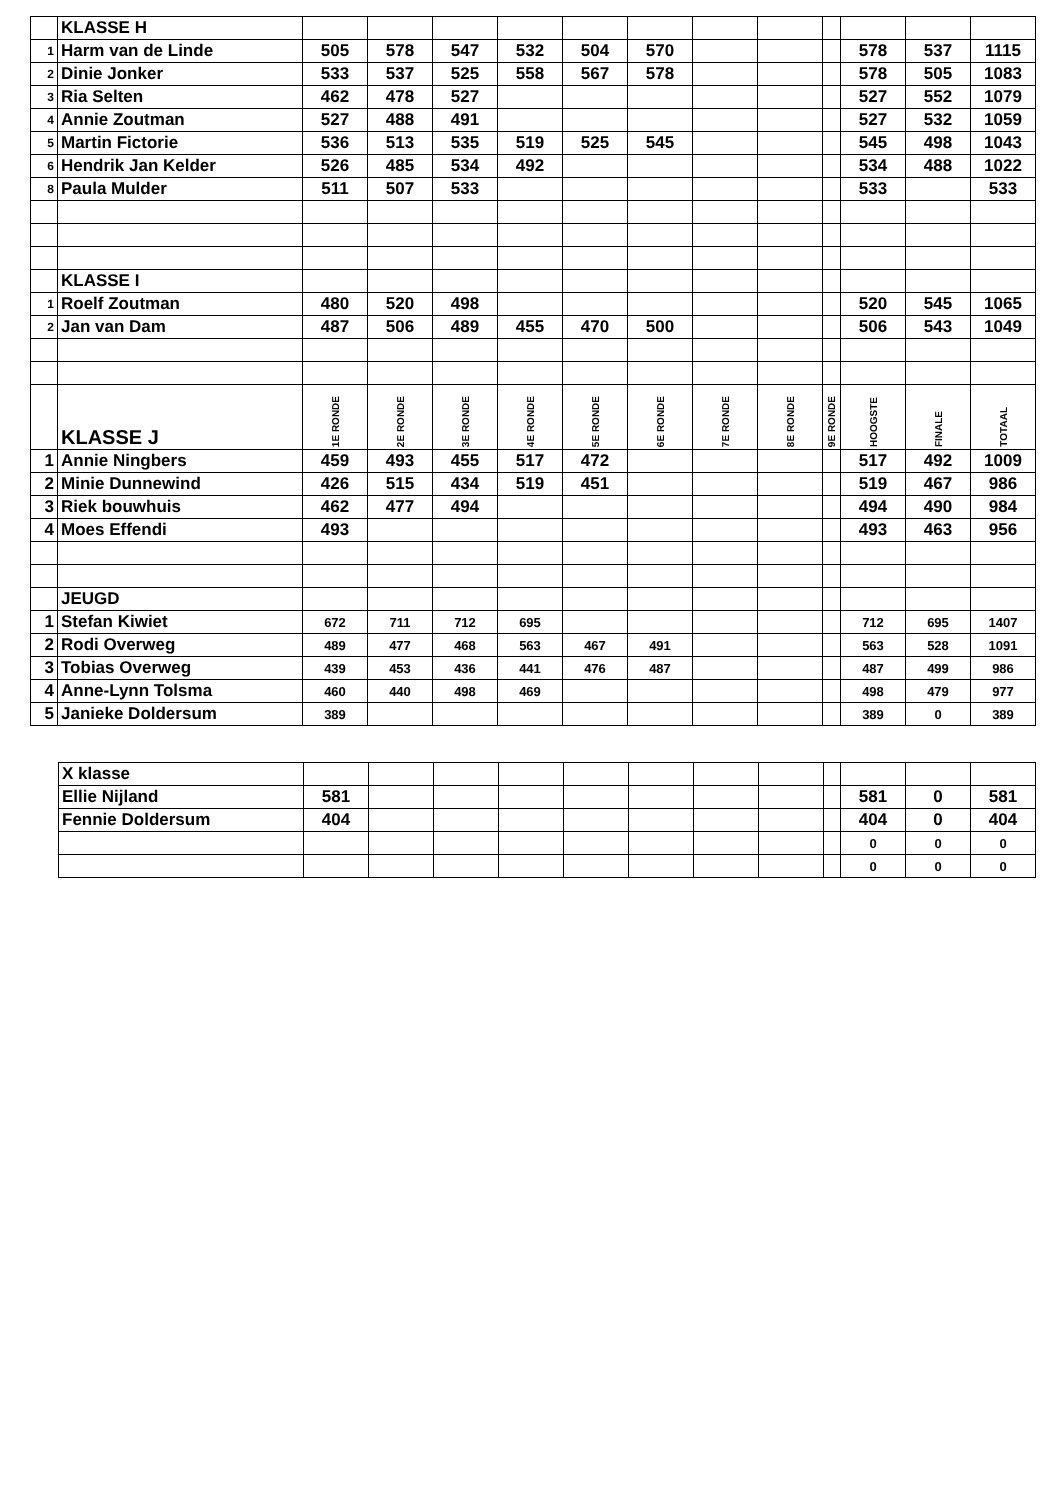| | KLASSE H | | | | | | | | | | | | |
| 1 | Harm van de Linde | 505 | 578 | 547 | 532 | 504 | 570 | | | | 578 | 537 | 1115 |
| 2 | Dinie Jonker | 533 | 537 | 525 | 558 | 567 | 578 | | | | 578 | 505 | 1083 |
| 3 | Ria Selten | 462 | 478 | 527 | | | | | | | 527 | 552 | 1079 |
| 4 | Annie Zoutman | 527 | 488 | 491 | | | | | | | 527 | 532 | 1059 |
| 5 | Martin Fictorie | 536 | 513 | 535 | 519 | 525 | 545 | | | | 545 | 498 | 1043 |
| 6 | Hendrik Jan Kelder | 526 | 485 | 534 | 492 | | | | | | 534 | 488 | 1022 |
| 8 | Paula Mulder | 511 | 507 | 533 | | | | | | | 533 | | 533 |
| | KLASSE I | | | | | | | | | | | | |
| 1 | Roelf Zoutman | 480 | 520 | 498 | | | | | | | 520 | 545 | 1065 |
| 2 | Jan van Dam | 487 | 506 | 489 | 455 | 470 | 500 | | | | 506 | 543 | 1049 |
| | KLASSE J | 1E RONDE | 2E RONDE | 3E RONDE | 4E RONDE | 5E RONDE | 6E RONDE | 7E RONDE | 8E RONDE | 9E RONDE | HOOGSTE | FINALE | TOTAAL |
| 1 | Annie Ningbers | 459 | 493 | 455 | 517 | 472 | | | | | 517 | 492 | 1009 |
| 2 | Minie Dunnewind | 426 | 515 | 434 | 519 | 451 | | | | | 519 | 467 | 986 |
| 3 | Riek bouwhuis | 462 | 477 | 494 | | | | | | | 494 | 490 | 984 |
| 4 | Moes Effendi | 493 | | | | | | | | | 493 | 463 | 956 |
| | JEUGD | | | | | | | | | | | | |
| 1 | Stefan Kiwiet | 672 | 711 | 712 | 695 | | | | | | 712 | 695 | 1407 |
| 2 | Rodi Overweg | 489 | 477 | 468 | 563 | 467 | 491 | | | | 563 | 528 | 1091 |
| 3 | Tobias Overweg | 439 | 453 | 436 | 441 | 476 | 487 | | | | 487 | 499 | 986 |
| 4 | Anne-Lynn Tolsma | 460 | 440 | 498 | 469 | | | | | | 498 | 479 | 977 |
| 5 | Janieke Doldersum | 389 | | | | | | | | | 389 | 0 | 389 |
| X klasse | | | | | | | | | | | | |
| Ellie Nijland | 581 | | | | | | | | | 581 | 0 | 581 |
| Fennie Doldersum | 404 | | | | | | | | | 404 | 0 | 404 |
| | | | | | | | | | | 0 | 0 | 0 |
| | | | | | | | | | | 0 | 0 | 0 |